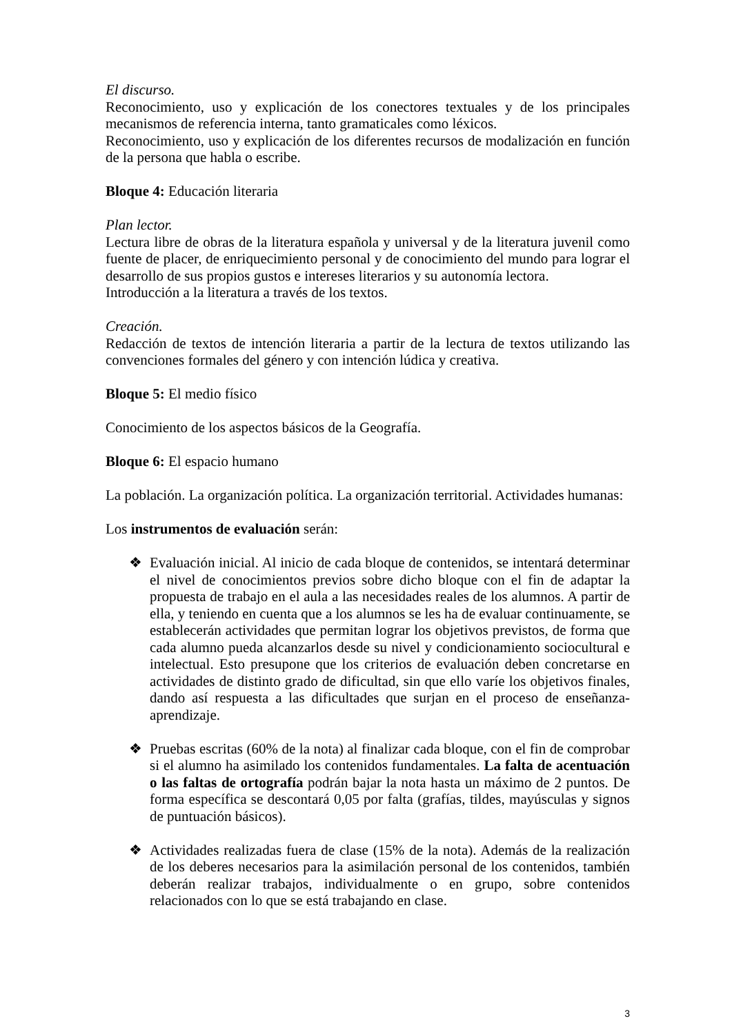El discurso.
Reconocimiento, uso y explicación de los conectores textuales y de los principales mecanismos de referencia interna, tanto gramaticales como léxicos.
Reconocimiento, uso y explicación de los diferentes recursos de modalización en función de la persona que habla o escribe.
Bloque 4: Educación literaria
Plan lector.
Lectura libre de obras de la literatura española y universal y de la literatura juvenil como fuente de placer, de enriquecimiento personal y de conocimiento del mundo para lograr el desarrollo de sus propios gustos e intereses literarios y su autonomía lectora.
Introducción a la literatura a través de los textos.
Creación.
Redacción de textos de intención literaria a partir de la lectura de textos utilizando las convenciones formales del género y con intención lúdica y creativa.
Bloque 5: El medio físico
Conocimiento de los aspectos básicos de la Geografía.
Bloque 6: El espacio humano
La población. La organización política. La organización territorial. Actividades humanas:
Los instrumentos de evaluación serán:
❖ Evaluación inicial. Al inicio de cada bloque de contenidos, se intentará determinar el nivel de conocimientos previos sobre dicho bloque con el fin de adaptar la propuesta de trabajo en el aula a las necesidades reales de los alumnos. A partir de ella, y teniendo en cuenta que a los alumnos se les ha de evaluar continuamente, se establecerán actividades que permitan lograr los objetivos previstos, de forma que cada alumno pueda alcanzarlos desde su nivel y condicionamiento sociocultural e intelectual. Esto presupone que los criterios de evaluación deben concretarse en actividades de distinto grado de dificultad, sin que ello varíe los objetivos finales, dando así respuesta a las dificultades que surjan en el proceso de enseñanza-aprendizaje.
❖ Pruebas escritas (60% de la nota) al finalizar cada bloque, con el fin de comprobar si el alumno ha asimilado los contenidos fundamentales. La falta de acentuación o las faltas de ortografía podrán bajar la nota hasta un máximo de 2 puntos. De forma específica se descontará 0,05 por falta (grafías, tildes, mayúsculas y signos de puntuación básicos).
❖ Actividades realizadas fuera de clase (15% de la nota). Además de la realización de los deberes necesarios para la asimilación personal de los contenidos, también deberán realizar trabajos, individualmente o en grupo, sobre contenidos relacionados con lo que se está trabajando en clase.
3